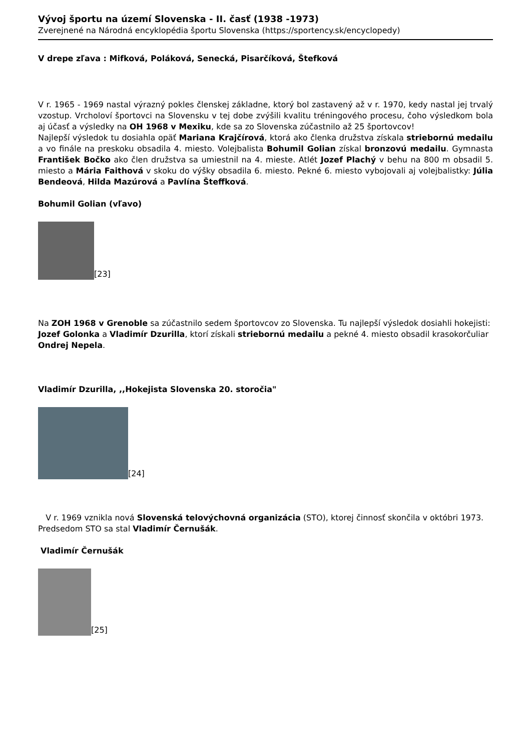Vývoj športu na území Slovenska - II. časť (1938 -1973)
Zverejnené na Národná encyklopédia športu Slovenska (https://sportency.sk/encyclopedy)
V drepe zľava : Mifková, Poláková, Senecká, Pisarčíková, Štefková
V r. 1965 - 1969 nastal výrazný pokles členskej základne, ktorý bol zastavený až v r. 1970, kedy nastal jej trvalý vzostup. Vrcholoví športovci na Slovensku v tej dobe zvýšili kvalitu tréningového procesu, čoho výsledkom bola aj účasť a výsledky na OH 1968 v Mexiku, kde sa zo Slovenska zúčastnilo až 25 športovcov!
Najlepší výsledok tu dosiahla opäť Mariana Krajčírová, ktorá ako členka družstva získala striebornú medailu a vo finále na preskoku obsadila 4. miesto. Volejbalista Bohumil Golian získal bronzovú medailu. Gymnasta František Bočko ako člen družstva sa umiestnil na 4. mieste. Atlét Jozef Plachý v behu na 800 m obsadil 5. miesto a Mária Faithová v skoku do výšky obsadila 6. miesto. Pekné 6. miesto vybojovali aj volejbalistky: Júlia Bendeová, Hilda Mazúrová a Pavlína Šteffková.
Bohumil Golian (vľavo)
[23]
Na ZOH 1968 v Grenoble sa zúčastnilo sedem športovcov zo Slovenska. Tu najlepší výsledok dosiahli hokejisti: Jozef Golonka a Vladimír Dzurilla, ktorí získali striebornú medailu a pekné 4. miesto obsadil krasokorčuliar Ondrej Nepela.
Vladimír Dzurilla, ,,Hokejista Slovenska 20. storočia"
[24]
V r. 1969 vznikla nová Slovenská telovýchovná organizácia (STO), ktorej činnosť skončila v októbri 1973. Predsedom STO sa stal Vladimír Černušák.
Vladimír Černušák
[25]